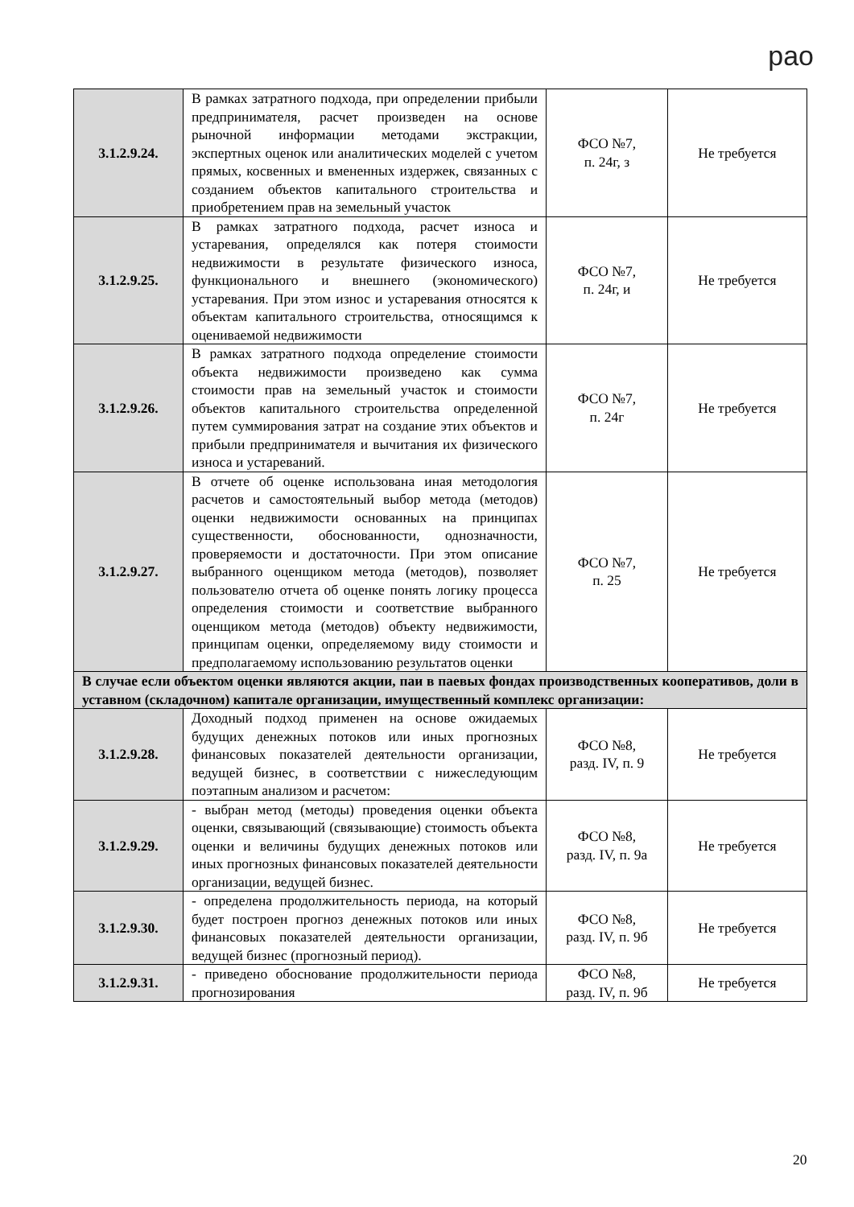рао
| 3.1.2.9.24. | В рамках затратного подхода, при определении прибыли предпринимателя, расчет произведен на основе рыночной информации методами экстракции, экспертных оценок или аналитических моделей с учетом прямых, косвенных и вмененных издержек, связанных с созданием объектов капитального строительства и приобретением прав на земельный участок | ФСО №7, п. 24г, з | Не требуется |
| 3.1.2.9.25. | В рамках затратного подхода, расчет износа и устаревания, определялся как потеря стоимости недвижимости в результате физического износа, функционального и внешнего (экономического) устаревания. При этом износ и устаревания относятся к объектам капитального строительства, относящимся к оцениваемой недвижимости | ФСО №7, п. 24г, и | Не требуется |
| 3.1.2.9.26. | В рамках затратного подхода определение стоимости объекта недвижимости произведено как сумма стоимости прав на земельный участок и стоимости объектов капитального строительства определенной путем суммирования затрат на создание этих объектов и прибыли предпринимателя и вычитания их физического износа и устареваний. | ФСО №7, п. 24г | Не требуется |
| 3.1.2.9.27. | В отчете об оценке использована иная методология расчетов и самостоятельный выбор метода (методов) оценки недвижимости основанных на принципах существенности, обоснованности, однозначности, проверяемости и достаточности. При этом описание выбранного оценщиком метода (методов), позволяет пользователю отчета об оценке понять логику процесса определения стоимости и соответствие выбранного оценщиком метода (методов) объекту недвижимости, принципам оценки, определяемому виду стоимости и предполагаемому использованию результатов оценки | ФСО №7, п. 25 | Не требуется |
| В случае если объектом оценки являются акции, паи в паевых фондах производственных кооперативов, доли в уставном (складочном) капитале организации, имущественный комплекс организации: | | | |
| 3.1.2.9.28. | Доходный подход применен на основе ожидаемых будущих денежных потоков или иных прогнозных финансовых показателей деятельности организации, ведущей бизнес, в соответствии с нижеследующим поэтапным анализом и расчетом: | ФСО №8, разд. IV, п. 9 | Не требуется |
| 3.1.2.9.29. | - выбран метод (методы) проведения оценки объекта оценки, связывающий (связывающие) стоимость объекта оценки и величины будущих денежных потоков или иных прогнозных финансовых показателей деятельности организации, ведущей бизнес. | ФСО №8, разд. IV, п. 9а | Не требуется |
| 3.1.2.9.30. | - определена продолжительность периода, на который будет построен прогноз денежных потоков или иных финансовых показателей деятельности организации, ведущей бизнес (прогнозный период). | ФСО №8, разд. IV, п. 9б | Не требуется |
| 3.1.2.9.31. | - приведено обоснование продолжительности периода прогнозирования | ФСО №8, разд. IV, п. 9б | Не требуется |
20